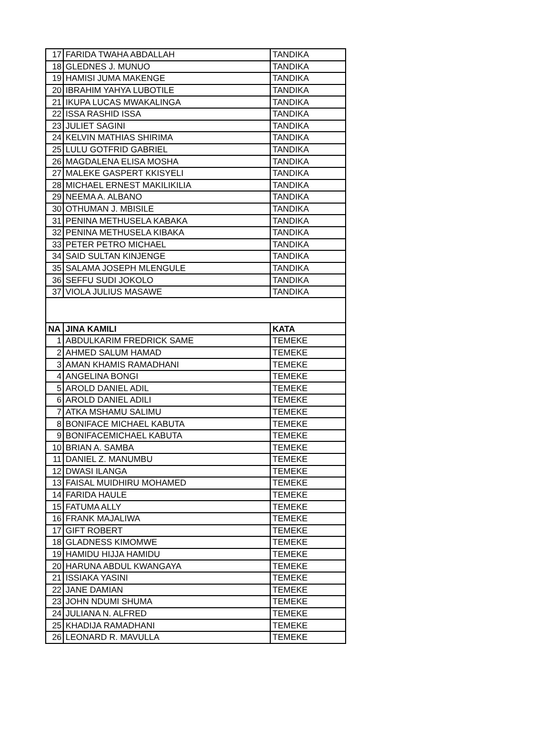| 17 | FARIDA TWAHA ABDALLAH | TANDIKA |
| 18 | GLEDNES J. MUNUO | TANDIKA |
| 19 | HAMISI JUMA MAKENGE | TANDIKA |
| 20 | IBRAHIM YAHYA LUBOTILE | TANDIKA |
| 21 | IKUPA LUCAS MWAKALINGA | TANDIKA |
| 22 | ISSA RASHID ISSA | TANDIKA |
| 23 | JULIET SAGINI | TANDIKA |
| 24 | KELVIN MATHIAS SHIRIMA | TANDIKA |
| 25 | LULU GOTFRID GABRIEL | TANDIKA |
| 26 | MAGDALENA ELISA MOSHA | TANDIKA |
| 27 | MALEKE GASPERT KKISYELI | TANDIKA |
| 28 | MICHAEL ERNEST MAKILIKILIA | TANDIKA |
| 29 | NEEMA A. ALBANO | TANDIKA |
| 30 | OTHUMAN J. MBISILE | TANDIKA |
| 31 | PENINA METHUSELA KABAKA | TANDIKA |
| 32 | PENINA METHUSELA KIBAKA | TANDIKA |
| 33 | PETER PETRO MICHAEL | TANDIKA |
| 34 | SAID SULTAN KINJENGE | TANDIKA |
| 35 | SALAMA JOSEPH MLENGULE | TANDIKA |
| 36 | SEFFU SUDI JOKOLO | TANDIKA |
| 37 | VIOLA JULIUS MASAWE | TANDIKA |
| NA | JINA KAMILI | KATA |
| 1 | ABDULKARIM FREDRICK SAME | TEMEKE |
| 2 | AHMED SALUM HAMAD | TEMEKE |
| 3 | AMAN KHAMIS RAMADHANI | TEMEKE |
| 4 | ANGELINA BONGI | TEMEKE |
| 5 | AROLD DANIEL ADIL | TEMEKE |
| 6 | AROLD DANIEL ADILI | TEMEKE |
| 7 | ATKA MSHAMU SALIMU | TEMEKE |
| 8 | BONIFACE MICHAEL KABUTA | TEMEKE |
| 9 | BONIFACEMICHAEL KABUTA | TEMEKE |
| 10 | BRIAN A. SAMBA | TEMEKE |
| 11 | DANIEL Z. MANUMBU | TEMEKE |
| 12 | DWASI ILANGA | TEMEKE |
| 13 | FAISAL MUIDHIRU MOHAMED | TEMEKE |
| 14 | FARIDA HAULE | TEMEKE |
| 15 | FATUMA ALLY | TEMEKE |
| 16 | FRANK MAJALIWA | TEMEKE |
| 17 | GIFT ROBERT | TEMEKE |
| 18 | GLADNESS KIMOMWE | TEMEKE |
| 19 | HAMIDU HIJJA HAMIDU | TEMEKE |
| 20 | HARUNA ABDUL KWANGAYA | TEMEKE |
| 21 | ISSIAKA YASINI | TEMEKE |
| 22 | JANE DAMIAN | TEMEKE |
| 23 | JOHN NDUMI SHUMA | TEMEKE |
| 24 | JULIANA N. ALFRED | TEMEKE |
| 25 | KHADIJA RAMADHANI | TEMEKE |
| 26 | LEONARD R. MAVULLA | TEMEKE |